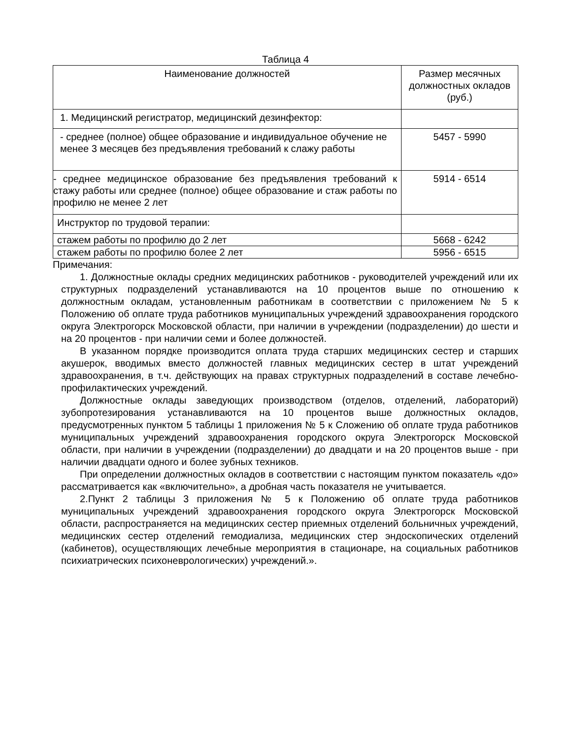Таблица 4
| Наименование должностей | Размер месячных должностных окладов (руб.) |
| --- | --- |
| 1. Медицинский регистратор, медицинский дезинфектор: | |
| - среднее (полное) общее образование и индивидуальное обучение не менее 3 месяцев без предъявления требований к слажу работы | 5457 - 5990 |
| - среднее медицинское образование без предъявления требований к стажу работы или среднее (полное) общее образование и стаж работы по профилю не менее 2 лет | 5914 - 6514 |
| Инструктор по трудовой терапии: | |
| стажем работы по профилю до 2 лет | 5668 - 6242 |
| стажем работы по профилю более 2 лет | 5956 - 6515 |
Примечания:
1. Должностные оклады средних медицинских работников - руководителей учреждений или их структурных подразделений устанавливаются на 10 процентов выше по отношению к должностным окладам, установленным работникам в соответствии с приложением № 5 к Положению об оплате труда работников муниципальных учреждений здравоохранения городского округа Электрогорск Московской области, при наличии в учреждении (подразделении) до шести и на 20 процентов - при наличии семи и более должностей.
В указанном порядке производится оплата труда старших медицинских сестер и старших акушерок, вводимых вместо должностей главных медицинских сестер в штат учреждений здравоохранения, в т.ч. действующих на правах структурных подразделений в составе лечебно-профилактических учреждений.
Должностные оклады заведующих производством (отделов, отделений, лабораторий) зубопротезирования устанавливаются на 10 процентов выше должностных окладов, предусмотренных пунктом 5 таблицы 1 приложения № 5 к Сложению об оплате труда работников муниципальных учреждений здравоохранения городского округа Электрогорск Московской области, при наличии в учреждении (подразделении) до двадцати и на 20 процентов выше - при наличии двадцати одного и более зубных техников.
При определении должностных окладов в соответствии с настоящим пунктом показатель «до» рассматривается как «включительно», а дробная часть показателя не учитывается.
2.Пункт 2 таблицы 3 приложения № 5 к Положению об оплате труда работников муниципальных учреждений здравоохранения городского округа Электрогорск Московской области, распространяется на медицинских сестер приемных отделений больничных учреждений, медицинских сестер отделений гемодиализа, медицинских стер эндоскопических отделений (кабинетов), осуществляющих лечебные мероприятия в стационаре, на социальных работников психиатрических психоневрологических) учреждений.».